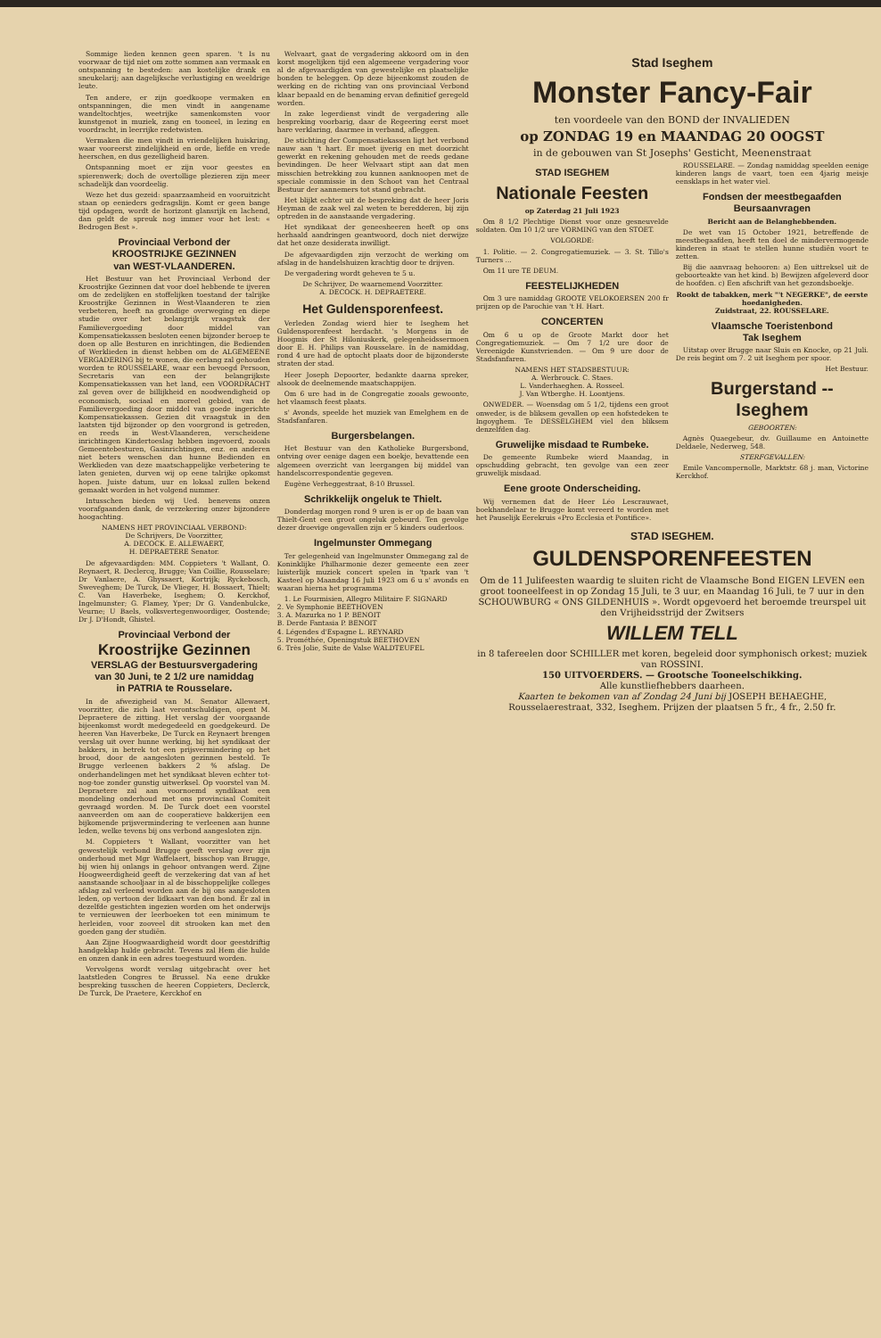Sommige lieden kennen geen sparen. 't Is nu voorwaar de tijd niet om zotte sommen aan vermaak en ontspanning te besteden: aan kostelijke drank en sneukelarij; aan dagelijksche verlustiging en weeldrige leute.
Ten andere, er zijn goedkoope vermaken en ontspanningen, die men vindt in aangename wandeltochtjes, weetrijke samenkomsten voor kunstgenot in muziek, zang en tooneel, in lezing en voordracht, in leerrijke redetwisten.
Vermaken die men vindt in vriendelijken huiskring, waar vooreerst zindelijkheid en orde, liefde en vrede heerschen, en dus gezelligheid baren.
Ontspanning moet er zijn voor geestes en spierenwerk; doch de overtollige plezieren zijn meer schadelijk dan voordeelig.
Weze het dus gezeid: spaarzaamheid en vooruitzicht staan op eenieders gedragslijn. Komt er geen bange tijd opdagen, wordt de horizont glansrijk en lachend, dan geldt de spreuk nog immer voor het lest: « Bedrogen Best ».
Provinciaal Verbond der
KROOSTRIJKE GEZINNEN
van WEST-VLAANDEREN.
Het Bestuur van het Provinciaal Verbond der Kroostrijke Gezinnen dat voor doel hebbende te ijveren om de zedelijken en stoffelijken toestand der talrijke Kroostrijke Gezinnen in West-Vlaanderen te zien verbeteren, heeft na grondige overweging en diepe studie over het belangrijk vraagstuk der Familievergoeding door middel van Kompensatiekassen besloten eenen bijzonder beroep te doen op alle Besturen en inrichtingen, die Bedienden of Werklieden in dienst hebben om de ALGEMEENE VERGADERING bij te wonen, die eerlang zal gehouden worden te ROUSSELARE, waar een bevoegd Persoon, Secretaris van een der belangrijkste Kompensatiekassen van het land, een VOORDRACHT zal geven over de billijkheid en noodwendigheid op economisch, sociaal en moreel gebied, van de Familievergoeding door middel van goede ingerichte Kompensatiekassen. Gezien dit vraagstuk in den laatsten tijd bijzonder op den voorgrond is getreden, en reeds in West-Vlaanderen, verscheidene inrichtingen Kindertoeslag hebben ingevoerd, zooals Gemeentebesturen, Gasinrichtingen, enz. en anderen niet beters wenschen dan hunne Bedienden en Werklieden van deze maatschappelijke verbetering te laten genieten, durven wij op eene talrijke opkomst hopen. Juiste datum, uur en lokaal zullen bekend gemaakt worden in het volgend nummer.
Intusschen bieden wij Ued. benevens onzen voorafgaanden dank, de verzekering onzer bijzondere hoogachting.
NAMENS HET PROVINCIAAL VERBOND:
De Schrijvers, De Voorzitter,
A. DECOCK. E. ALLEWAERT,
H. DEPRAETERE Senator.
De afgevaardigden: MM. Coppieters 't Wallant, O. Reynaert, R. Declercq, Brugge; Van Coillie, Rousselare; Dr Vanlaere, A. Ghyssaert, Kortrijk; Ryckebosch, Sweveghem; De Turck, De Vlieger, H. Bossaert, Thielt; C. Van Haverbeke, Iseghem; O. Kerckhof, Ingelmunster; G. Flamey, Yper; Dr G. Vandenbulcke, Veurne; U Baels, volksvertegenwoordiger, Oostende; Dr J. D'Hondt, Ghistel.
Provinciaal Verbond der
Kroostrijke Gezinnen
VERSLAG der Bestuursvergadering
van 30 Juni, te 2 1/2 ure namiddag
in PATRIA te Rousselare.
In de afwezigheid van M. Senator Allewaert, voorzitter, die zich laat verontschuldigen, opent M. Depraetere de zitting. Het verslag der voorgaande bijeenkomst wordt medegedeeld en goedgekeurd. De heeren Van Haverbeke, De Turck en Reynaert brengen verslag uit over hunne werking, bij het syndikaat der bakkers, in betrek tot een prijsvermindering op het brood, door de aangesloten gezinnen besteld. Te Brugge verleenen bakkers 2 % afslag. De onderhandelingen met het syndikaat bleven echter tot-nog-toe zonder gunstig uitwerksel. Op voorstel van M. Depraetere zal aan voornoemd syndikaat een mondeling onderhoud met ons provinciaal Comiteit gevraagd worden. M. De Turck doet een voorstel aanveerden om aan de cooperatieve bakkerijen een bijkomende prijsvermindering te verleenen aan hunne leden, welke tevens bij ons verbond aangesloten zijn.
M. Coppieters 't Wallant, voorzitter van het gewestelijk verbond Brugge geeft verslag over zijn onderhoud met Mgr Waffelaert, bisschop van Brugge, bij wien hij onlangs in gehoor ontvangen werd. Zijne Hoogweerdigheid geeft de verzekering dat van af het aanstaande schooljaar in al de bisschoppelijke colleges afslag zal verleend worden aan de bij ons aangesloten leden, op vertoon der lidkaart van den bond. Er zal in dezelfde gestichten ingezien worden om het onderwijs te vernieuwen der leerboeken tot een minimum te herleiden, voor zooveel dit strooken kan met den goeden gang der studiën.
Aan Zijne Hoogwaardigheid wordt door geestdriftig handgeklap hulde gebracht. Tevens zal Hem die hulde en onzen dank in een adres toegestuurd worden.
Vervolgens wordt verslag uitgebracht over het laatstleden Congres te Brussel. Na eene drukke bespreking tusschen de heeren Coppieters, Declerck, De Turck, De Praetere, Kerckhof en
Welvaart, gaat de vergadering akkoord om in den korst mogelijken tijd een algemeene vergadering voor al de afgevaardigden van gewestelijke en plaatselijke bonden te beleggen. Op deze bijeenkomst zouden de werking en de richting van ons provinciaal Verbond klaar bepaald en de benaming ervan definitief geregeld worden.
In zake legerdienst vindt de vergadering alle bespreking voorbarig, daar de Regeering eerst moet hare verklaring, daarmee in verband, afleggen.
De stichting der Compensatiekassen ligt het verbond nauw aan 't hart. Er moet ijverig en met doorzicht gewerkt en rekening gehouden met de reeds gedane bevindingen. De heer Welvaart stipt aan dat men misschien betrekking zou kunnen aanknoopen met de speciale commissie in den Schoot van het Centraal Bestuur der aannemers tot stand gebracht.
Het blijkt echter uit de bespreking dat de heer Joris Heyman de zaak wel zal weten te beredderen, bij zijn optreden in de aanstaande vergadering.
Het syndikaat der geneesheeren heeft op ons herhaald aandringen geantwoord, doch niet derwijze dat het onze desiderata inwilligt.
De afgevaardigden zijn verzocht de werking om afslag in de handelshuizen krachtig door te drijven.
De vergadering wordt geheven te 5 u.
De Schrijver, De waarnemend Voorzitter.
A. DECOCK. H. DEPRAETERE.
Het Guldensporenfeest.
Verleden Zondag wierd hier te Iseghem het Guldensporenfeest herdacht. 's Morgens in de Hoogmis der St Hiloniuskerk, gelegenheidssermoen door E. H. Philips van Rousselare. In de namiddag, rond 4 ure had de optocht plaats door de bijzonderste straten der stad.
Heer Joseph Depoorter, bedankte daarna spreker, alsook de deelnemende maatschappijen.
Om 6 ure had in de Congregatie zooals gewoonte, het vlaamsch feest plaats.
s' Avonds, speelde het muziek van Emelghem en de Stadsfanfaren.
Burgersbelangen.
Het Bestuur van den Katholieke Burgersbond, ontving over eenige dagen een boekje, bevattende een algemeen overzicht van leergangen bij middel van handelscorrespondentie gegeven.
Eugène Verheggestraat, 8-10 Brussel.
Schrikkelijk ongeluk te Thielt.
Donderdag morgen rond 9 uren is er op de baan van Thielt-Gent een groot ongeluk gebeurd. Ten gevolge dezer droevige ongevallen zijn er 5 kinders ouderloos.
Ingelmunster Ommegang
Ter gelegenheid van Ingelmunster Ommegang zal de Koninklijke Philharmonie dezer gemeente een zeer luisterlijk muziek concert spelen in 'tpark van 't Kasteel op Maandag 16 Juli 1923 om 6 u s' avonds en waaran hierna het programma
1. Le Fourmisien, Allegro Militaire F. SIGNARD
2. Ve Symphonie BEETHOVEN
3. A. Mazurka no 1 P. BENOIT
B. Derde Fantasia P. BENOIT
4. Légendes d'Espagne L. REYNARD
5. Prométhée, Openingstuk BEETHOVEN
6. Très Jolie, Suite de Valse WALDTEUFEL
Stad Iseghem
Monster Fancy-Fair
ten voordeele van den BOND der INVALIEDEN
op ZONDAG 19 en MAANDAG 20 OOGST
in de gebouwen van St Josephs' Gesticht, Meenenstraat
STAD ISEGHEM
Nationale Feesten
op Zaterdag 21 Juli 1923
Om 8 1/2 Plechtige Dienst voor onze gesneuvelde soldaten. Om 10 1/2 ure VORMING van den STOET.
VOLGORDE:
1. Politie. — 2. Congregatiemuziek. — 3. St. Tillo's Turners ...
Om 11 ure TE DEUM.
FEESTELIJKHEDEN
Om 3 ure namiddag GROOTE VELOKOERSEN 200 fr prijzen op de Parochie van 't H. Hart.
CONCERTEN
Om 6 u op de Groote Markt door het Congregatiemuziek. — Om 7 1/2 ure door de Vereenigde Kunstvrienden. — Om 9 ure door de Stadsfanfaren.
NAMENS HET STADSBESTUUR:
A. Werbrouck. C. Staes.
L. Vanderhaeghen. A. Rosseel.
J. Van Wtberghe. H. Loontjens.
ONWEDER. — Woensdag om 5 1/2, tijdens een groot onweder, is de bliksem gevallen op een hofstedeken te Ingoyghem. Te DESSELGHEM viel den bliksem denzelfden dag.
Gruwelijke misdaad te Rumbeke.
De gemeente Rumbeke wierd Maandag, in opschudding gebracht, ten gevolge van een zeer gruwelijk misdaad.
Eene groote Onderscheiding.
Wij vernemen dat de Heer Léo Lescrauwaet, boekhandelaar te Brugge komt vereerd te worden met het Pauselijk Eerekruis «Pro Ecclesia et Pontifice».
ROUSSELARE. — Zondag namiddag speelden eenige kinderen langs de vaart, toen een 4jarig meisje eensklaps in het water viel.
Fondsen der meestbegaafden
Beursaanvragen
Bericht aan de Belanghebbenden.
De wet van 15 October 1921, betreffende de meestbegaafden, heeft ten doel de mindervermogende kinderen in staat te stellen hunne studiën voort te zetten.
Bij die aanvraag behooren: a) Een uittreksel uit de geboorteakte van het kind. b) Bewijzen afgeleverd door de hoofden. c) Een afschrift van het gezondsboekje.
Rookt de tabakken, merk "'t NEGERKE", de eerste hoedanigheden.
Zuidstraat, 22. ROUSSELARE.
Vlaamsche Toeristenbond
Tak Iseghem
Uitstap over Brugge naar Sluis en Knocke, op 21 Juli. De reis begint om 7. 2 uit Iseghem per spoor.
Het Bestuur.
Burgerstand -- Iseghem
GEBOORTEN:
Agnès Quaegebeur, dv. Guillaume en Antoinette Deldaele, Nederweg, 548.
STERFGEVALLEN:
Emile Vancompernolle, Marktstr. 68 j. man, Victorine Kerckhof.
STAD ISEGHEM.
GULDENSPORENFEESTEN
Om de 11 Julifeesten waardig te sluiten richt de Vlaamsche Bond EIGEN LEVEN een groot tooneelfeest in op Zondag 15 Juli, te 3 uur, en Maandag 16 Juli, te 7 uur in den SCHOUWBURG « ONS GILDENHUIS ». Wordt opgevoerd het beroemde treurspel uit den Vrijheidsstrijd der Zwitsers
WILLEM TELL
in 8 tafereelen door SCHILLER met koren, begeleid door symphonisch orkest; muziek van ROSSINI.
150 UITVOERDERS. — Grootsche Tooneelschikking.
Alle kunstliefhebbers daarheen.
Kaarten te bekomen van af Zondag 24 Juni bij JOSEPH BEHAEGHE, Rousselaerestraat, 332, Iseghem. Prijzen der plaatsen 5 fr., 4 fr., 2.50 fr.